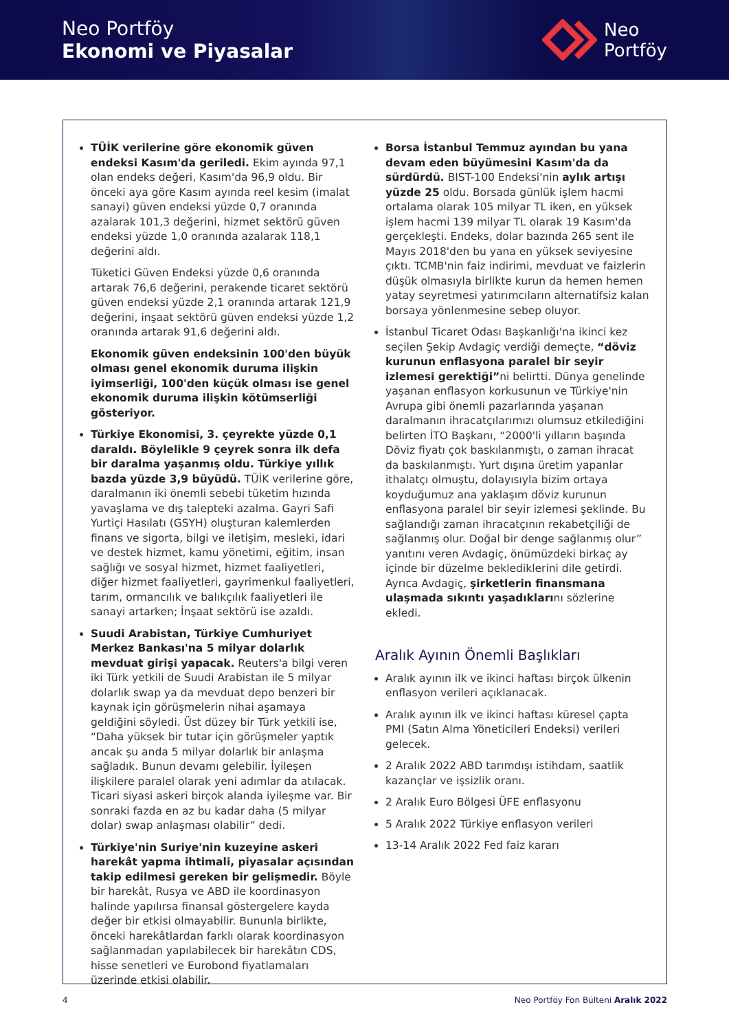Neo Portföy
Ekonomi ve Piyasalar
Neo
Portföy
TÜİK verilerine göre ekonomik güven endeksi Kasım'da geriledi. Ekim ayında 97,1 olan endeks değeri, Kasım'da 96,9 oldu. Bir önceki aya göre Kasım ayında reel kesim (imalat sanayi) güven endeksi yüzde 0,7 oranında azalarak 101,3 değerini, hizmet sektörü güven endeksi yüzde 1,0 oranında azalarak 118,1 değerini aldı.
Tüketici Güven Endeksi yüzde 0,6 oranında artarak 76,6 değerini, perakende ticaret sektörü güven endeksi yüzde 2,1 oranında artarak 121,9 değerini, inşaat sektörü güven endeksi yüzde 1,2 oranında artarak 91,6 değerini aldı.
Ekonomik güven endeksinin 100'den büyük olması genel ekonomik duruma ilişkin iyimserliği, 100'den küçük olması ise genel ekonomik duruma ilişkin kötümserliği gösteriyor.
Türkiye Ekonomisi, 3. çeyrekte yüzde 0,1 daraldı. Böylelikle 9 çeyrek sonra ilk defa bir daralma yaşanmış oldu. Türkiye yıllık bazda yüzde 3,9 büyüdü. TÜİK verilerine göre, daralmanın iki önemli sebebi tüketim hızında yavaşlama ve dış talepteki azalma. Gayri Safi Yurtiçi Hasılatı (GSYH) oluşturan kalemlerden finans ve sigorta, bilgi ve iletişim, mesleki, idari ve destek hizmet, kamu yönetimi, eğitim, insan sağlığı ve sosyal hizmet, hizmet faaliyetleri, diğer hizmet faaliyetleri, gayrimenkul faaliyetleri, tarım, ormancılık ve balıkçılık faaliyetleri ile sanayi artarken; İnşaat sektörü ise azaldı.
Suudi Arabistan, Türkiye Cumhuriyet Merkez Bankası'na 5 milyar dolarlık mevduat girişi yapacak. Reuters'a bilgi veren iki Türk yetkili de Suudi Arabistan ile 5 milyar dolarlık swap ya da mevduat depo benzeri bir kaynak için görüşmelerin nihai aşamaya geldiğini söyledi. Üst düzey bir Türk yetkili ise, “Daha yüksek bir tutar için görüşmeler yaptık ancak şu anda 5 milyar dolarlık bir anlaşma sağladık. Bunun devamı gelebilir. İyileşen ilişkilere paralel olarak yeni adımlar da atılacak. Ticari siyasi askeri birçok alanda iyileşme var. Bir sonraki fazda en az bu kadar daha (5 milyar dolar) swap anlaşması olabilir” dedi.
Türkiye'nin Suriye'nin kuzeyine askeri harekât yapma ihtimali, piyasalar açısından takip edilmesi gereken bir gelişmedir. Böyle bir harekât, Rusya ve ABD ile koordinasyon halinde yapılırsa finansal göstergelere kayda değer bir etkisi olmayabilir. Bununla birlikte, önceki harekâtlardan farklı olarak koordinasyon sağlanmadan yapılabilecek bir harekâtın CDS, hisse senetleri ve Eurobond fiyatlamaları üzerinde etkisi olabilir.
Borsa İstanbul Temmuz ayından bu yana devam eden büyümesini Kasım'da da sürdürdü. BIST-100 Endeksi'nin aylık artışı yüzde 25 oldu. Borsada günlük işlem hacmi ortalama olarak 105 milyar TL iken, en yüksek işlem hacmi 139 milyar TL olarak 19 Kasım'da gerçekleşti. Endeks, dolar bazında 265 sent ile Mayıs 2018'den bu yana en yüksek seviyesine çıktı. TCMB'nin faiz indirimi, mevduat ve faizlerin düşük olmasıyla birlikte kurun da hemen hemen yatay seyretmesi yatırımcıların alternatifsiz kalan borsaya yönlenmesine sebep oluyor.
İstanbul Ticaret Odası Başkanlığı'na ikinci kez seçilen Şekip Avdagiç verdiği demeçte, “döviz kurunun enflasyona paralel bir seyir izlemesi gerektiği”ni belirtti. Dünya genelinde yaşanan enflasyon korkusunun ve Türkiye'nin Avrupa gibi önemli pazarlarında yaşanan daralmanın ihracatçılarımızı olumsuz etkilediğini belirten İTO Başkanı, “2000'li yılların başında Döviz fiyatı çok baskılanmıştı, o zaman ihracat da baskılanmıştı. Yurt dışına üretim yapanlar ithalatçı olmuştu, dolayısıyla bizim ortaya koyduğumuz ana yaklaşım döviz kurunun enflasyona paralel bir seyir izlemesi şeklinde. Bu sağlandığı zaman ihracatçının rekabetçiliği de sağlanmış olur. Doğal bir denge sağlanmış olur” yanıtını veren Avdagiç, önümüzdeki birkaç ay içinde bir düzelme beklediklerini dile getirdi. Ayrıca Avdagiç, şirketlerin finansmana ulaşmada sıkıntı yaşadıklarını sözlerine ekledi.
Aralık Ayının Önemli Başlıkları
Aralık ayının ilk ve ikinci haftası birçok ülkenin enflasyon verileri açıklanacak.
Aralık ayının ilk ve ikinci haftası küresel çapta PMI (Satın Alma Yöneticileri Endeksi) verileri gelecek.
2 Aralık 2022 ABD tarımdışı istihdam, saatlik kazançlar ve işsizlik oranı.
2 Aralık Euro Bölgesi ÜFE enflasyonu
5 Aralık 2022 Türkiye enflasyon verileri
13-14 Aralık 2022 Fed faiz kararı
4 Neo Portföy Fon Bülteni Aralık 2022